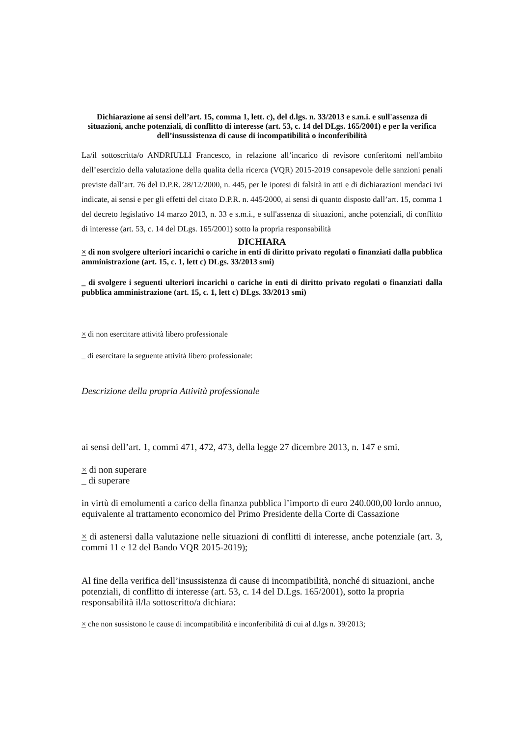Dichiarazione ai sensi dell’art. 15, comma 1, lett. c), del d.lgs. n. 33/2013 e s.m.i. e sull'assenza di situazioni, anche potenziali, di conflitto di interesse (art. 53, c. 14 del DLgs. 165/2001) e per la verifica dell’insussistenza di cause di incompatibilità o inconferibilità
La/il sottoscritta/o ANDRIULLI Francesco, in relazione all’incarico di revisore conferitomi nell'ambito dell’esercizio della valutazione della qualita della ricerca (VQR) 2015-2019 consapevole delle sanzioni penali previste dall’art. 76 del D.P.R. 28/12/2000, n. 445, per le ipotesi di falsità in atti e di dichiarazioni mendaci ivi indicate, ai sensi e per gli effetti del citato D.P.R. n. 445/2000, ai sensi di quanto disposto dall’art. 15, comma 1 del decreto legislativo 14 marzo 2013, n. 33 e s.m.i., e sull'assenza di situazioni, anche potenziali, di conflitto di interesse (art. 53, c. 14 del DLgs. 165/2001) sotto la propria responsabilità
DICHIARA
× di non svolgere ulteriori incarichi o cariche in enti di diritto privato regolati o finanziati dalla pubblica amministrazione (art. 15, c. 1, lett c) DLgs. 33/2013 smi)
_ di svolgere i seguenti ulteriori incarichi o cariche in enti di diritto privato regolati o finanziati dalla pubblica amministrazione (art. 15, c. 1, lett c) DLgs. 33/2013 smi)
× di non esercitare attività libero professionale
_ di esercitare la seguente attività libero professionale:
Descrizione della propria Attività professionale
ai sensi dell’art. 1, commi 471, 472, 473, della legge 27 dicembre 2013, n. 147 e smi.
× di non superare
_ di superare
in virtù di emolumenti a carico della finanza pubblica l’importo di euro 240.000,00 lordo annuo, equivalente al trattamento economico del Primo Presidente della Corte di Cassazione
× di astenersi dalla valutazione nelle situazioni di conflitti di interesse, anche potenziale (art. 3, commi 11 e 12 del Bando VQR 2015-2019);
Al fine della verifica dell’insussistenza di cause di incompatibilità, nonché di situazioni, anche potenziali, di conflitto di interesse (art. 53, c. 14 del D.Lgs. 165/2001), sotto la propria responsabilità il/la sottoscritto/a dichiara:
× che non sussistono le cause di incompatibilità e inconferibilità di cui al d.lgs n. 39/2013;